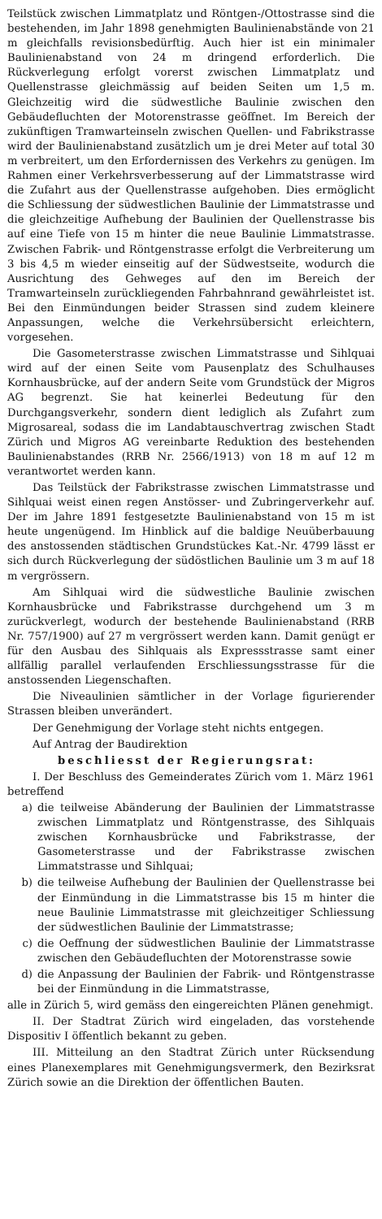Teilstück zwischen Limmatplatz und Röntgen-/Ottostrasse sind die bestehenden, im Jahr 1898 genehmigten Baulinienabstände von 21 m gleichfalls revisionsbedürftig. Auch hier ist ein minimaler Baulinienabstand von 24 m dringend erforderlich. Die Rückverlegung erfolgt vorerst zwischen Limmatplatz und Quellenstrasse gleichmässig auf beiden Seiten um 1,5 m. Gleichzeitig wird die südwestliche Baulinie zwischen den Gebäudefluchten der Motorenstrasse geöffnet. Im Bereich der zukünftigen Tramwarteinseln zwischen Quellen- und Fabrikstrasse wird der Baulinienabstand zusätzlich um je drei Meter auf total 30 m verbreitert, um den Erfordernissen des Verkehrs zu genügen. Im Rahmen einer Verkehrsverbesserung auf der Limmatstrasse wird die Zufahrt aus der Quellenstrasse aufgehoben. Dies ermöglicht die Schliessung der südwestlichen Baulinie der Limmatstrasse und die gleichzeitige Aufhebung der Baulinien der Quellenstrasse bis auf eine Tiefe von 15 m hinter die neue Baulinie Limmatstrasse. Zwischen Fabrik- und Röntgenstrasse erfolgt die Verbreiterung um 3 bis 4,5 m wieder einseitig auf der Südwestseite, wodurch die Ausrichtung des Gehweges auf den im Bereich der Tramwarteinseln zurückliegenden Fahrbahnrand gewährleistet ist. Bei den Einmündungen beider Strassen sind zudem kleinere Anpassungen, welche die Verkehrsübersicht erleichtern, vorgesehen.
Die Gasometerstrasse zwischen Limmatstrasse und Sihlquai wird auf der einen Seite vom Pausenplatz des Schulhauses Kornhausbrücke, auf der andern Seite vom Grundstück der Migros AG begrenzt. Sie hat keinerlei Bedeutung für den Durchgangsverkehr, sondern dient lediglich als Zufahrt zum Migrosareal, sodass die im Landabtauschvertrag zwischen Stadt Zürich und Migros AG vereinbarte Reduktion des bestehenden Baulinienabstandes (RRB Nr. 2566/1913) von 18 m auf 12 m verantwortet werden kann.
Das Teilstück der Fabrikstrasse zwischen Limmatstrasse und Sihlquai weist einen regen Anstösser- und Zubringerverkehr auf. Der im Jahre 1891 festgesetzte Baulinienabstand von 15 m ist heute ungenügend. Im Hinblick auf die baldige Neuüberbauung des anstossenden städtischen Grundstückes Kat.-Nr. 4799 lässt er sich durch Rückverlegung der südöstlichen Baulinie um 3 m auf 18 m vergrössern.
Am Sihlquai wird die südwestliche Baulinie zwischen Kornhausbrücke und Fabrikstrasse durchgehend um 3 m zurückverlegt, wodurch der bestehende Baulinienabstand (RRB Nr. 757/1900) auf 27 m vergrössert werden kann. Damit genügt er für den Ausbau des Sihlquais als Expressstrasse samt einer allfällig parallel verlaufenden Erschliessungsstrasse für die anstossenden Liegenschaften.
Die Niveaulinien sämtlicher in der Vorlage figurierender Strassen bleiben unverändert.
Der Genehmigung der Vorlage steht nichts entgegen.
Auf Antrag der Baudirektion
beschliesst der Regierungsrat:
I. Der Beschluss des Gemeinderates Zürich vom 1. März 1961 betreffend
a) die teilweise Abänderung der Baulinien der Limmatstrasse zwischen Limmatplatz und Röntgenstrasse, des Sihlquais zwischen Kornhausbrücke und Fabrikstrasse, der Gasometerstrasse und der Fabrikstrasse zwischen Limmatstrasse und Sihlquai;
b) die teilweise Aufhebung der Baulinien der Quellenstrasse bei der Einmündung in die Limmatstrasse bis 15 m hinter die neue Baulinie Limmatstrasse mit gleichzeitiger Schliessung der südwestlichen Baulinie der Limmatstrasse;
c) die Oeffnung der südwestlichen Baulinie der Limmatstrasse zwischen den Gebäudefluchten der Motorenstrasse sowie
d) die Anpassung der Baulinien der Fabrik- und Röntgenstrasse bei der Einmündung in die Limmatstrasse,
alle in Zürich 5, wird gemäss den eingereichten Plänen genehmigt.
II. Der Stadtrat Zürich wird eingeladen, das vorstehende Dispositiv I öffentlich bekannt zu geben.
III. Mitteilung an den Stadtrat Zürich unter Rücksendung eines Planexemplares mit Genehmigungsvermerk, den Bezirksrat Zürich sowie an die Direktion der öffentlichen Bauten.